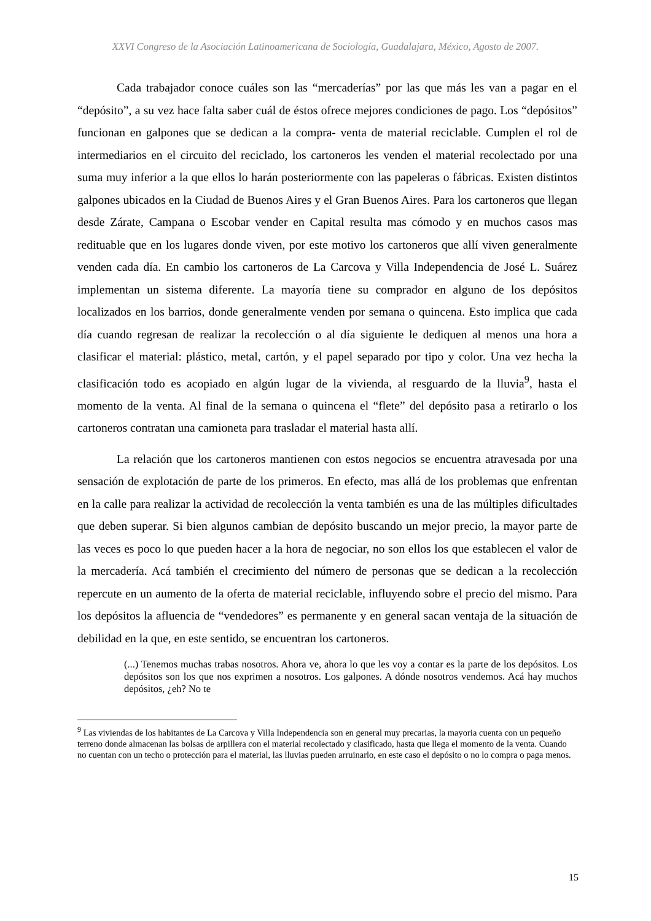XXVI Congreso de la Asociación Latinoamericana de Sociología, Guadalajara, México, Agosto de 2007.
Cada trabajador conoce cuáles son las “mercaderías” por las que más les van a pagar en el “depósito”, a su vez hace falta saber cuál de éstos ofrece mejores condiciones de pago. Los “depósitos” funcionan en galpones que se dedican a la compra- venta de material reciclable. Cumplen el rol de intermediarios en el circuito del reciclado, los cartoneros les venden el material recolectado por una suma muy inferior a la que ellos lo harán posteriormente con las papeleras o fábricas. Existen distintos galpones ubicados en la Ciudad de Buenos Aires y el Gran Buenos Aires. Para los cartoneros que llegan desde Zárate, Campana o Escobar vender en Capital resulta mas cómodo y en muchos casos mas redituable que en los lugares donde viven, por este motivo los cartoneros que allí viven generalmente venden cada día. En cambio los cartoneros de La Carcova y Villa Independencia de José L. Suárez implementan un sistema diferente. La mayoría tiene su comprador en alguno de los depósitos localizados en los barrios, donde generalmente venden por semana o quincena. Esto implica que cada día cuando regresan de realizar la recolección o al día siguiente le dediquen al menos una hora a clasificar el material: plástico, metal, cartón, y el papel separado por tipo y color. Una vez hecha la clasificación todo es acopiado en algún lugar de la vivienda, al resguardo de la lluvia<sup>9</sup>, hasta el momento de la venta. Al final de la semana o quincena el “flete” del depósito pasa a retirarlo o los cartoneros contratan una camioneta para trasladar el material hasta allí.
La relación que los cartoneros mantienen con estos negocios se encuentra atravesada por una sensación de explotación de parte de los primeros. En efecto, mas allá de los problemas que enfrentan en la calle para realizar la actividad de recolección la venta también es una de las múltiples dificultades que deben superar. Si bien algunos cambian de depósito buscando un mejor precio, la mayor parte de las veces es poco lo que pueden hacer a la hora de negociar, no son ellos los que establecen el valor de la mercadería. Acá también el crecimiento del número de personas que se dedican a la recolección repercute en un aumento de la oferta de material reciclable, influyendo sobre el precio del mismo. Para los depósitos la afluencia de “vendedores” es permanente y en general sacan ventaja de la situación de debilidad en la que, en este sentido, se encuentran los cartoneros.
(...) Tenemos muchas trabas nosotros. Ahora ve, ahora lo que les voy a contar es la parte de los depósitos. Los depósitos son los que nos exprimen a nosotros. Los galpones. A dónde nosotros vendemos. Acá hay muchos depósitos, ¿eh? No te
<sup>9</sup> Las viviendas de los habitantes de La Carcova y Villa Independencia son en general muy precarias, la mayoria cuenta con un pequeño terreno donde almacenan las bolsas de arpillera con el material recolectado y clasificado, hasta que llega el momento de la venta. Cuando no cuentan con un techo o protección para el material, las lluvias pueden arruinarlo, en este caso el depósito o no lo compra o paga menos.
15